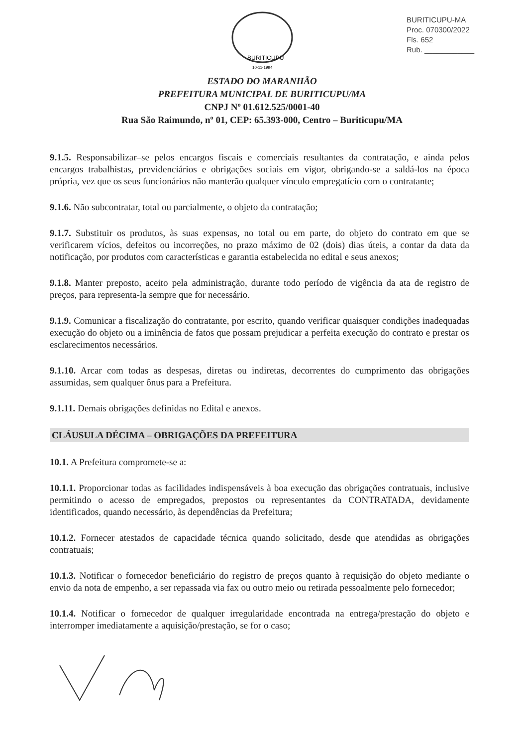BURITICUPU-MA
Proc. 070300/2022
Fls. 652
Rub. ____________
BURITICUPU
10-11-1994
ESTADO DO MARANHÃO
PREFEITURA MUNICIPAL DE BURITICUPU/MA
CNPJ Nº 01.612.525/0001-40
Rua São Raimundo, nº 01, CEP: 65.393-000, Centro – Buriticupu/MA
9.1.5. Responsabilizar–se pelos encargos fiscais e comerciais resultantes da contratação, e ainda pelos encargos trabalhistas, previdenciários e obrigações sociais em vigor, obrigando-se a saldá-los na época própria, vez que os seus funcionários não manterão qualquer vínculo empregatício com o contratante;
9.1.6. Não subcontratar, total ou parcialmente, o objeto da contratação;
9.1.7. Substituir os produtos, às suas expensas, no total ou em parte, do objeto do contrato em que se verificarem vícios, defeitos ou incorreções, no prazo máximo de 02 (dois) dias úteis, a contar da data da notificação, por produtos com características e garantia estabelecida no edital e seus anexos;
9.1.8. Manter preposto, aceito pela administração, durante todo período de vigência da ata de registro de preços, para representa-la sempre que for necessário.
9.1.9. Comunicar a fiscalização do contratante, por escrito, quando verificar quaisquer condições inadequadas execução do objeto ou a iminência de fatos que possam prejudicar a perfeita execução do contrato e prestar os esclarecimentos necessários.
9.1.10. Arcar com todas as despesas, diretas ou indiretas, decorrentes do cumprimento das obrigações assumidas, sem qualquer ônus para a Prefeitura.
9.1.11. Demais obrigações definidas no Edital e anexos.
CLÁUSULA DÉCIMA – OBRIGAÇÕES DA PREFEITURA
10.1. A Prefeitura compromete-se a:
10.1.1. Proporcionar todas as facilidades indispensáveis à boa execução das obrigações contratuais, inclusive permitindo o acesso de empregados, prepostos ou representantes da CONTRATADA, devidamente identificados, quando necessário, às dependências da Prefeitura;
10.1.2. Fornecer atestados de capacidade técnica quando solicitado, desde que atendidas as obrigações contratuais;
10.1.3. Notificar o fornecedor beneficiário do registro de preços quanto à requisição do objeto mediante o envio da nota de empenho, a ser repassada via fax ou outro meio ou retirada pessoalmente pelo fornecedor;
10.1.4. Notificar o fornecedor de qualquer irregularidade encontrada na entrega/prestação do objeto e interromper imediatamente a aquisição/prestação, se for o caso;